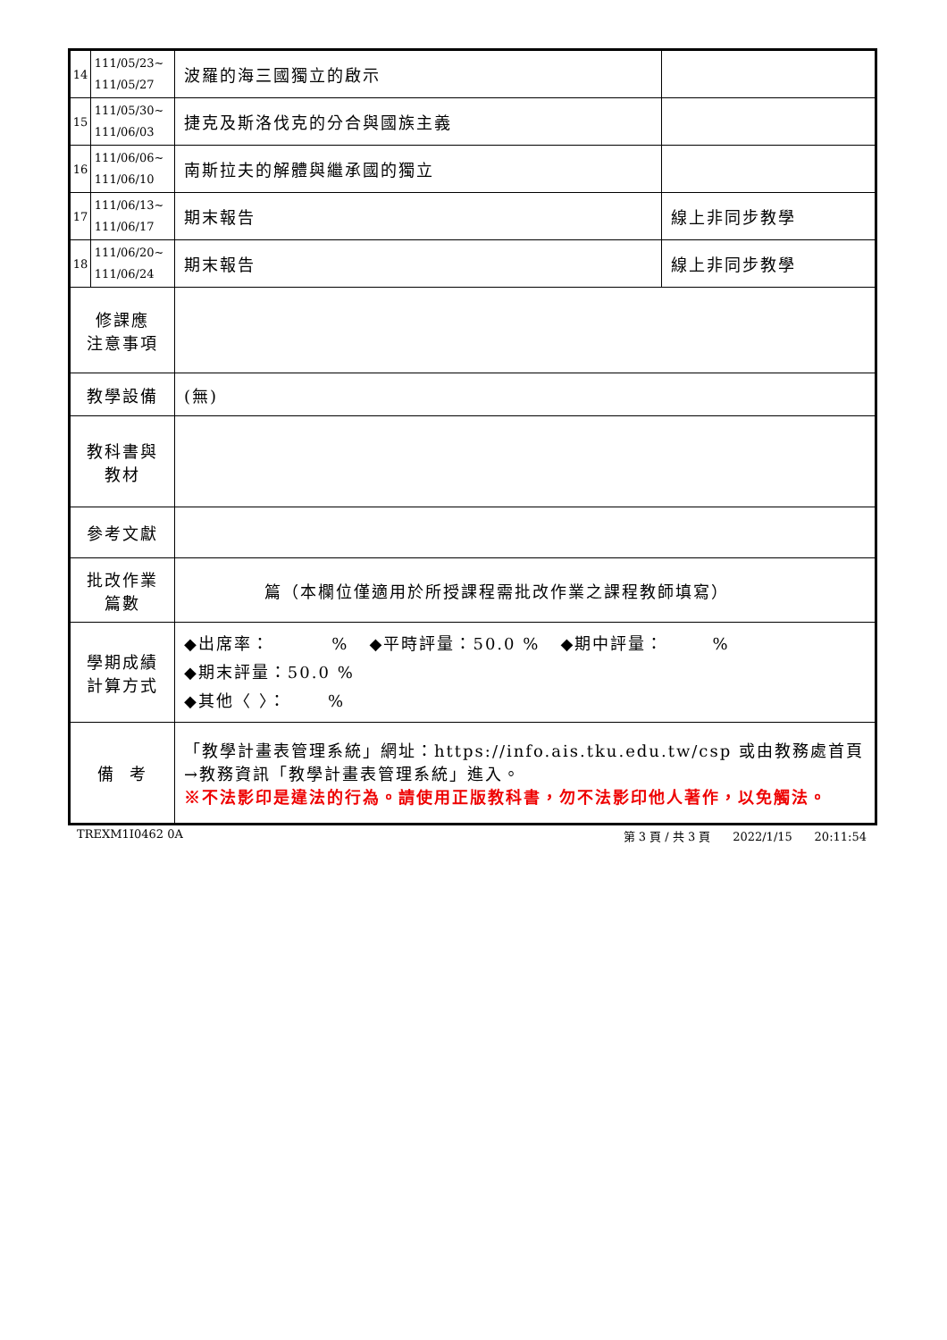| 14 | 111/05/23~ 111/05/27 | 波羅的海三國獨立的啟示 | |
| 15 | 111/05/30~ 111/06/03 | 捷克及斯洛伐克的分合與國族主義 | |
| 16 | 111/06/06~ 111/06/10 | 南斯拉夫的解體與繼承國的獨立 | |
| 17 | 111/06/13~ 111/06/17 | 期末報告 | 線上非同步教學 |
| 18 | 111/06/20~ 111/06/24 | 期末報告 | 線上非同步教學 |
| 修課應 注意事項 | | | |
| 教學設備 | | (無) | |
| 教科書與 教材 | | | |
| 參考文獻 | | | |
| 批改作業 篇數 | | 篇（本欄位僅適用於所授課程需批改作業之課程教師填寫） | |
| 學期成績 計算方式 | | ◆出席率： % ◆平時評量：50.0 % ◆期中評量： % ◆期末評量：50.0 % ◆其他〈 〉： % | |
| 備 考 | | 「教學計畫表管理系統」網址： https://info.ais.tku.edu.tw/csp 或由教務處首頁→教務資訊「教學計畫表管理系統」進入。 ※不法影印是違法的行為。請使用正版教科書，勿不法影印他人著作，以免觸法。 | |
TREXM1I0462 0A 第 3 頁 / 共 3 頁 2022/1/15 20:11:54